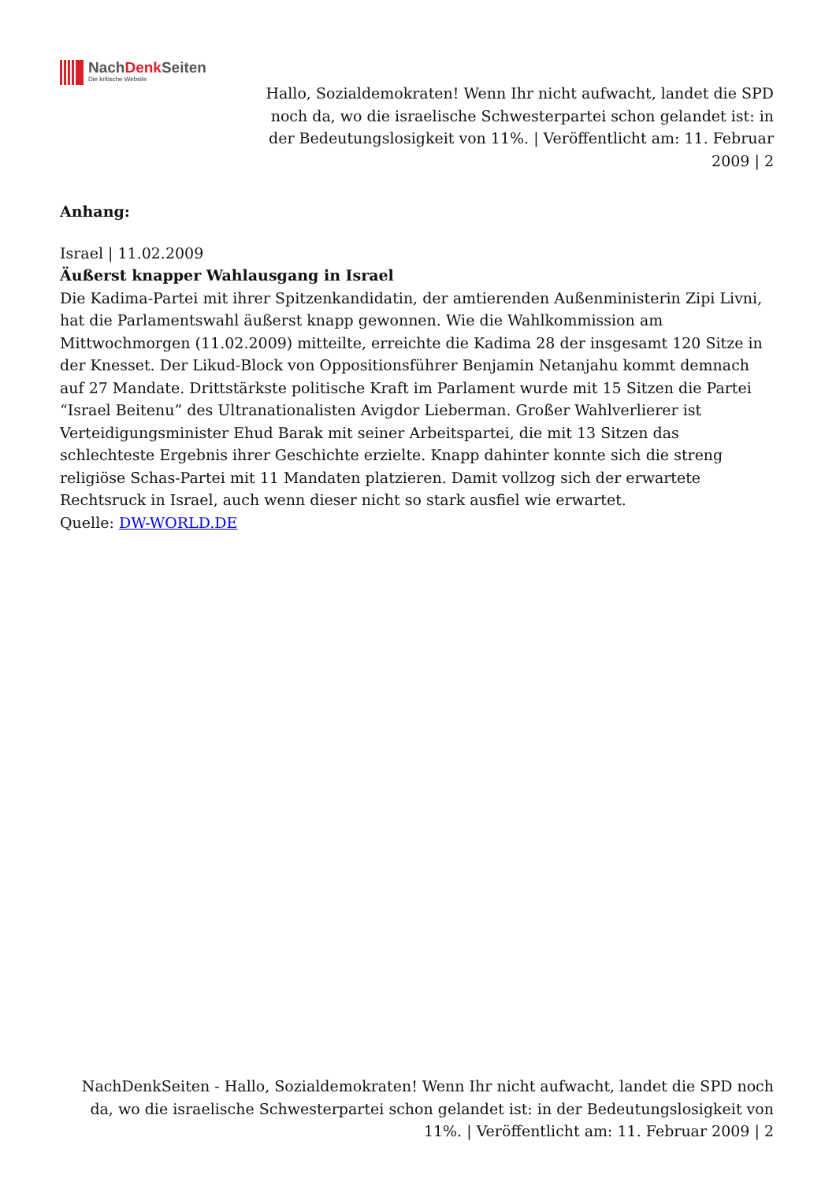NachDenk Seiten
Die kritische Website
Hallo, Sozialdemokraten! Wenn Ihr nicht aufwacht, landet die SPD noch da, wo die israelische Schwesterpartei schon gelandet ist: in der Bedeutungslosigkeit von 11%. | Veröffentlicht am: 11. Februar 2009 | 2
Anhang:
Israel | 11.02.2009
Äußerst knapper Wahlausgang in Israel
Die Kadima-Partei mit ihrer Spitzenkandidatin, der amtierenden Außenministerin Zipi Livni, hat die Parlamentswahl äußerst knapp gewonnen. Wie die Wahlkommission am Mittwochmorgen (11.02.2009) mitteilte, erreichte die Kadima 28 der insgesamt 120 Sitze in der Knesset. Der Likud-Block von Oppositionsführer Benjamin Netanjahu kommt demnach auf 27 Mandate. Drittstärkste politische Kraft im Parlament wurde mit 15 Sitzen die Partei “Israel Beitenu” des Ultranationalisten Avigdor Lieberman. Großer Wahlverlierer ist Verteidigungsminister Ehud Barak mit seiner Arbeitspartei, die mit 13 Sitzen das schlechteste Ergebnis ihrer Geschichte erzielte. Knapp dahinter konnte sich die streng religiöse Schas-Partei mit 11 Mandaten platzieren. Damit vollzog sich der erwartete Rechtsruck in Israel, auch wenn dieser nicht so stark ausfiel wie erwartet.
Quelle: DW-WORLD.DE
NachDenkSeiten - Hallo, Sozialdemokraten! Wenn Ihr nicht aufwacht, landet die SPD noch da, wo die israelische Schwesterpartei schon gelandet ist: in der Bedeutungslosigkeit von 11%. | Veröffentlicht am: 11. Februar 2009 | 2